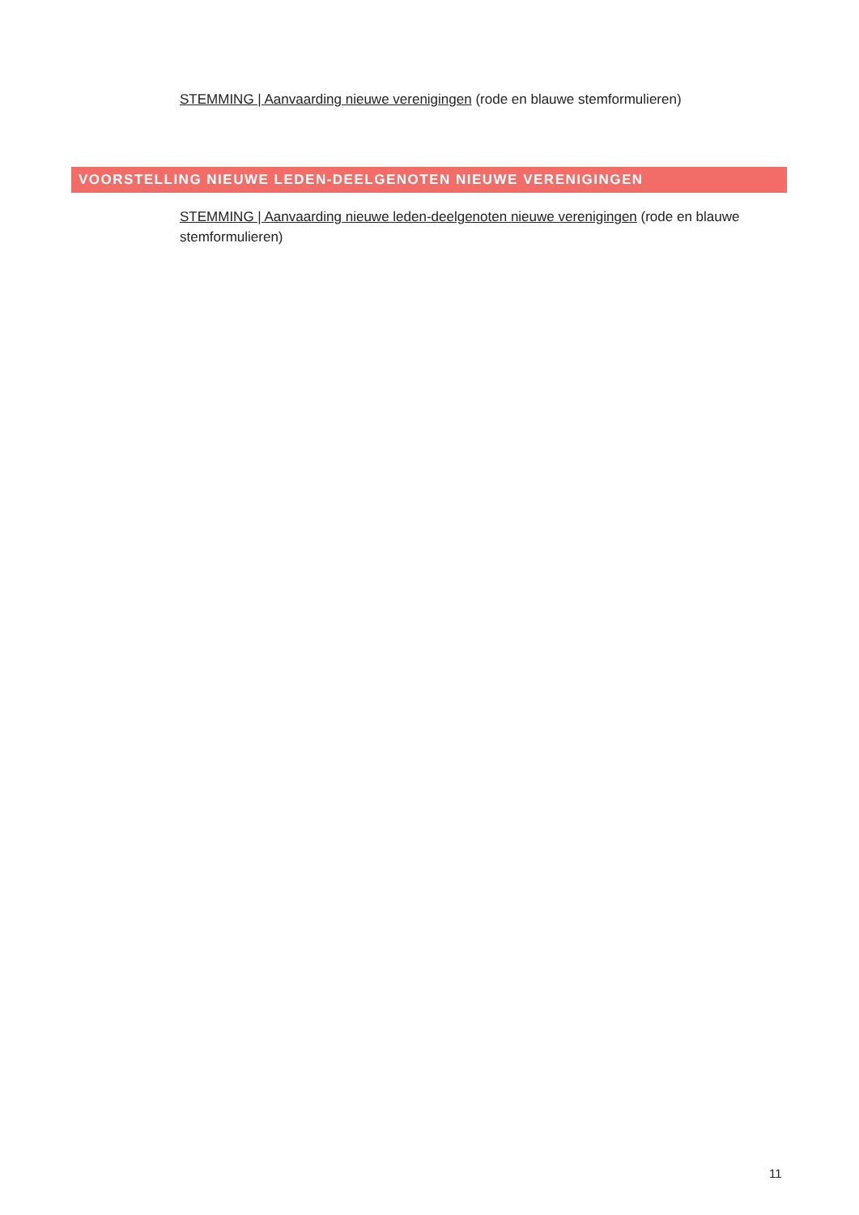STEMMING | Aanvaarding nieuwe verenigingen (rode en blauwe stemformulieren)
VOORSTELLING NIEUWE LEDEN-DEELGENOTEN NIEUWE VERENIGINGEN
STEMMING | Aanvaarding nieuwe leden-deelgenoten nieuwe verenigingen (rode en blauwe stemformulieren)
11